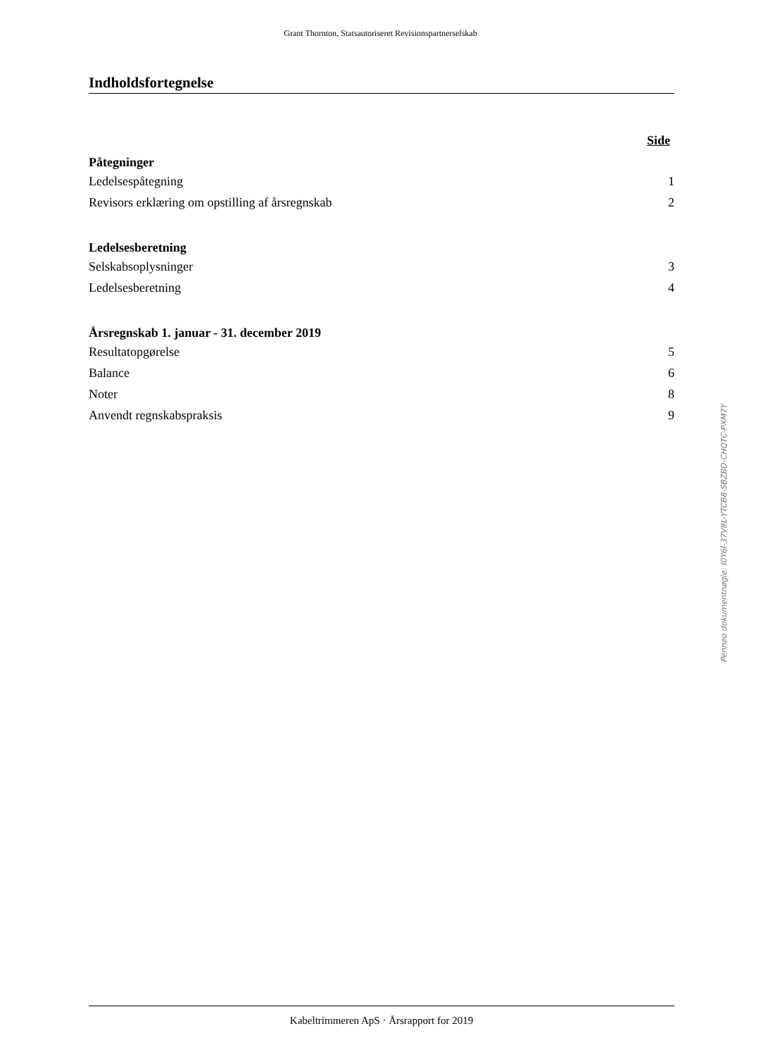Grant Thornton, Statsautoriseret Revisionspartnerselskab
Indholdsfortegnelse
Side
Påtegninger
Ledelsespåtegning 1
Revisors erklæring om opstilling af årsregnskab 2
Ledelsesberetning
Selskabsoplysninger 3
Ledelsesberetning 4
Årsregnskab 1. januar - 31. december 2019
Resultatopgørelse 5
Balance 6
Noter 8
Anvendt regnskabspraksis 9
Penneo dokumentnøgle: I0Y6I-37V8L-YTCB8-SBZBD-CHQTC-PXM7Y
Kabeltrimmeren ApS · Årsrapport for 2019